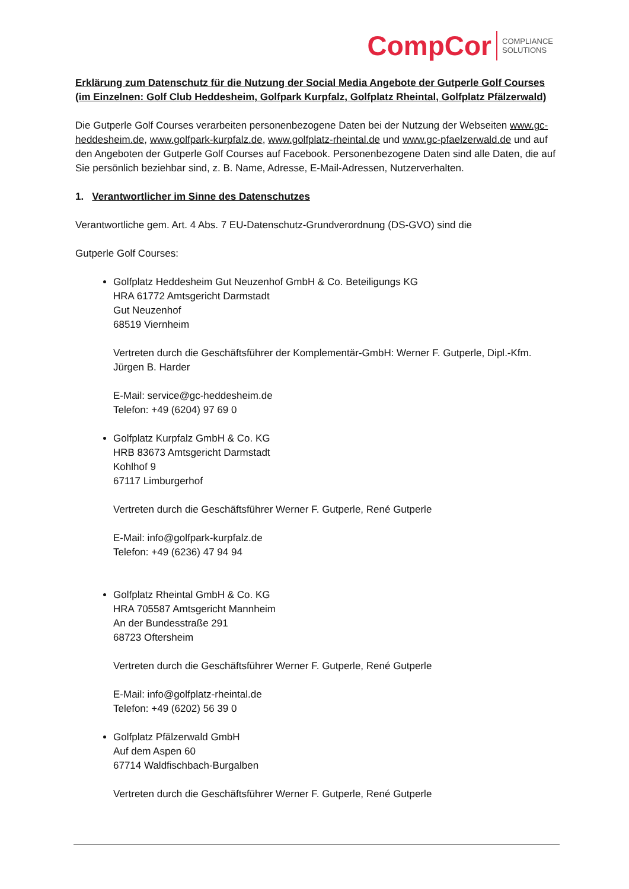CompCor COMPLIANCE
SOLUTIONS
Erklärung zum Datenschutz für die Nutzung der Social Media Angebote der Gutperle Golf Courses (im Einzelnen: Golf Club Heddesheim, Golfpark Kurpfalz, Golfplatz Rheintal, Golfplatz Pfälzerwald)
Die Gutperle Golf Courses verarbeiten personenbezogene Daten bei der Nutzung der Webseiten www.gc-heddesheim.de, www.golfpark-kurpfalz.de, www.golfplatz-rheintal.de und www.gc-pfaelzerwald.de und auf den Angeboten der Gutperle Golf Courses auf Facebook. Personenbezogene Daten sind alle Daten, die auf Sie persönlich beziehbar sind, z. B. Name, Adresse, E-Mail-Adressen, Nutzerverhalten.
1. Verantwortlicher im Sinne des Datenschutzes
Verantwortliche gem. Art. 4 Abs. 7 EU-Datenschutz-Grundverordnung (DS-GVO) sind die
Gutperle Golf Courses:
Golfplatz Heddesheim Gut Neuzenhof GmbH & Co. Beteiligungs KG
HRA 61772 Amtsgericht Darmstadt
Gut Neuzenhof
68519 Viernheim
Vertreten durch die Geschäftsführer der Komplementär-GmbH: Werner F. Gutperle, Dipl.-Kfm. Jürgen B. Harder
E-Mail: service@gc-heddesheim.de
Telefon: +49 (6204) 97 69 0
Golfplatz Kurpfalz GmbH & Co. KG
HRB 83673 Amtsgericht Darmstadt
Kohlhof 9
67117 Limburgerhof
Vertreten durch die Geschäftsführer Werner F. Gutperle, René Gutperle
E-Mail: info@golfpark-kurpfalz.de
Telefon: +49 (6236) 47 94 94
Golfplatz Rheintal GmbH & Co. KG
HRA 705587 Amtsgericht Mannheim
An der Bundesstraße 291
68723 Oftersheim
Vertreten durch die Geschäftsführer Werner F. Gutperle, René Gutperle
E-Mail: info@golfplatz-rheintal.de
Telefon: +49 (6202) 56 39 0
Golfplatz Pfälzerwald GmbH
Auf dem Aspen 60
67714 Waldfischbach-Burgalben
Vertreten durch die Geschäftsführer Werner F. Gutperle, René Gutperle